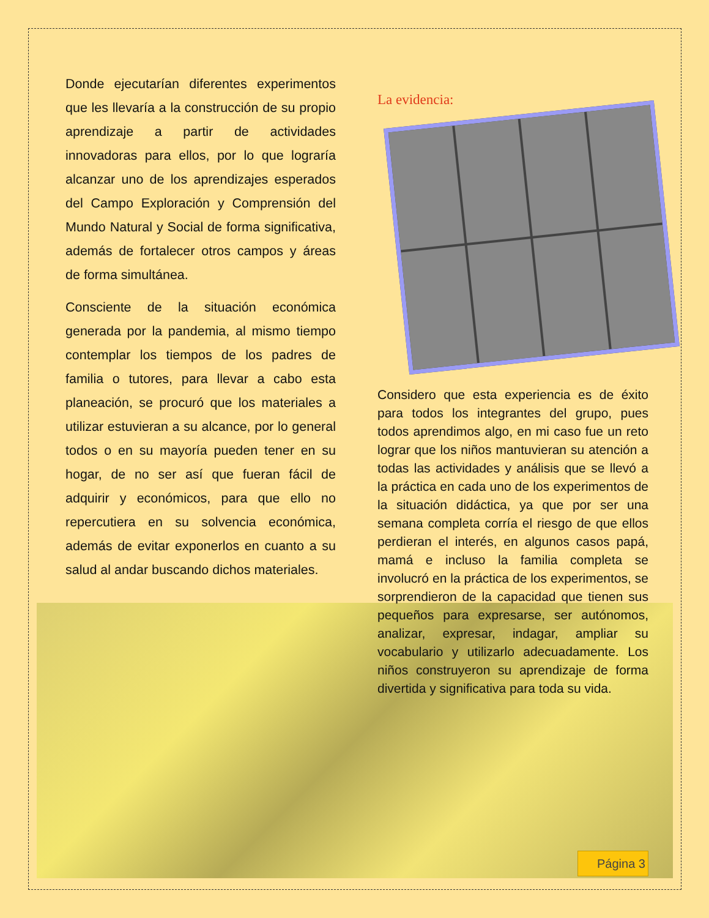Donde ejecutarían diferentes experimentos que les llevaría a la construcción de su propio aprendizaje a partir de actividades innovadoras para ellos, por lo que lograría alcanzar uno de los aprendizajes esperados del Campo Exploración y Comprensión del Mundo Natural y Social de forma significativa, además de fortalecer otros campos y áreas de forma simultánea.
Consciente de la situación económica generada por la pandemia, al mismo tiempo contemplar los tiempos de los padres de familia o tutores, para llevar a cabo esta planeación, se procuró que los materiales a utilizar estuvieran a su alcance, por lo general todos o en su mayoría pueden tener en su hogar, de no ser así que fueran fácil de adquirir y económicos, para que ello no repercutiera en su solvencia económica, además de evitar exponerlos en cuanto a su salud al andar buscando dichos materiales.
La evidencia:
Considero que esta experiencia es de éxito para todos los integrantes del grupo, pues todos aprendimos algo, en mi caso fue un reto lograr que los niños mantuvieran su atención a todas las actividades y análisis que se llevó a la práctica en cada uno de los experimentos de la situación didáctica, ya que por ser una semana completa corría el riesgo de que ellos perdieran el interés, en algunos casos papá, mamá e incluso la familia completa se involucró en la práctica de los experimentos, se sorprendieron de la capacidad que tienen sus pequeños para expresarse, ser autónomos, analizar, expresar, indagar, ampliar su vocabulario y utilizarlo adecuadamente. Los niños construyeron su aprendizaje de forma divertida y significativa para toda su vida.
Página 3